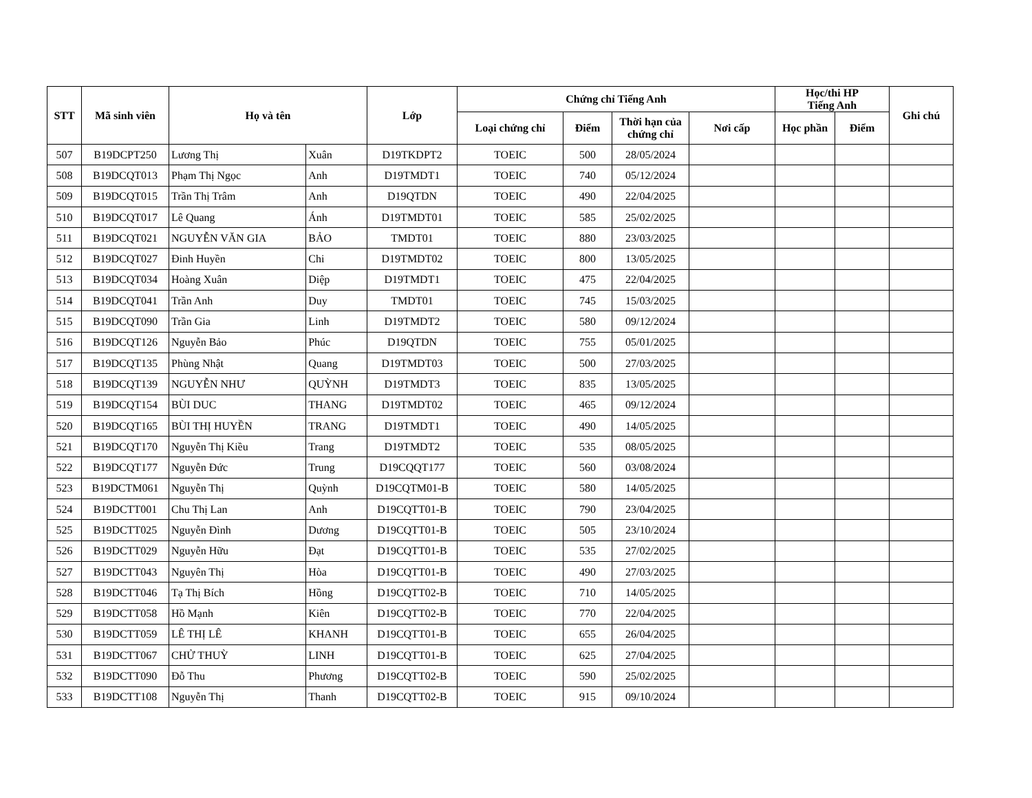| STT | Mã sinh viên | Họ và tên | | Lớp | Chứng chỉ Tiếng Anh | | | | Học/thi HP Tiếng Anh | | Ghi chú |
| --- | --- | --- | --- | --- | --- | --- | --- | --- | --- | --- | --- |
| | | | | | Loại chứng chỉ | Điểm | Thời hạn của chứng chỉ | Nơi cấp | Học phần | Điểm | |
| 507 | B19DCPT250 | Lương Thị | Xuân | D19TKDPT2 | TOEIC | 500 | 28/05/2024 | | | | |
| 508 | B19DCQT013 | Phạm Thị Ngọc | Anh | D19TMDT1 | TOEIC | 740 | 05/12/2024 | | | | |
| 509 | B19DCQT015 | Trần Thị Trâm | Anh | D19QTDN | TOEIC | 490 | 22/04/2025 | | | | |
| 510 | B19DCQT017 | Lê Quang | Ánh | D19TMDT01 | TOEIC | 585 | 25/02/2025 | | | | |
| 511 | B19DCQT021 | NGUYỄN VĂN GIA | BẢO | TMDT01 | TOEIC | 880 | 23/03/2025 | | | | |
| 512 | B19DCQT027 | Đinh Huyền | Chi | D19TMDT02 | TOEIC | 800 | 13/05/2025 | | | | |
| 513 | B19DCQT034 | Hoàng Xuân | Diệp | D19TMDT1 | TOEIC | 475 | 22/04/2025 | | | | |
| 514 | B19DCQT041 | Trần Anh | Duy | TMDT01 | TOEIC | 745 | 15/03/2025 | | | | |
| 515 | B19DCQT090 | Trần Gia | Linh | D19TMDT2 | TOEIC | 580 | 09/12/2024 | | | | |
| 516 | B19DCQT126 | Nguyễn Bảo | Phúc | D19QTDN | TOEIC | 755 | 05/01/2025 | | | | |
| 517 | B19DCQT135 | Phùng Nhật | Quang | D19TMDT03 | TOEIC | 500 | 27/03/2025 | | | | |
| 518 | B19DCQT139 | NGUYỄN NHƯ | QUỲNH | D19TMDT3 | TOEIC | 835 | 13/05/2025 | | | | |
| 519 | B19DCQT154 | BÙI DUC | THANG | D19TMDT02 | TOEIC | 465 | 09/12/2024 | | | | |
| 520 | B19DCQT165 | BÙI THỊ HUYỀN | TRANG | D19TMDT1 | TOEIC | 490 | 14/05/2025 | | | | |
| 521 | B19DCQT170 | Nguyễn Thị Kiều | Trang | D19TMDT2 | TOEIC | 535 | 08/05/2025 | | | | |
| 522 | B19DCQT177 | Nguyễn Đức | Trung | D19CQQT177 | TOEIC | 560 | 03/08/2024 | | | | |
| 523 | B19DCTM061 | Nguyễn Thị | Quỳnh | D19CQTM01-B | TOEIC | 580 | 14/05/2025 | | | | |
| 524 | B19DCTT001 | Chu Thị Lan | Anh | D19CQTT01-B | TOEIC | 790 | 23/04/2025 | | | | |
| 525 | B19DCTT025 | Nguyễn Đình | Dương | D19CQTT01-B | TOEIC | 505 | 23/10/2024 | | | | |
| 526 | B19DCTT029 | Nguyễn Hữu | Đạt | D19CQTT01-B | TOEIC | 535 | 27/02/2025 | | | | |
| 527 | B19DCTT043 | Nguyên Thị | Hòa | D19CQTT01-B | TOEIC | 490 | 27/03/2025 | | | | |
| 528 | B19DCTT046 | Tạ Thị Bích | Hồng | D19CQTT02-B | TOEIC | 710 | 14/05/2025 | | | | |
| 529 | B19DCTT058 | Hồ Mạnh | Kiên | D19CQTT02-B | TOEIC | 770 | 22/04/2025 | | | | |
| 530 | B19DCTT059 | LÊ THỊ LÊ | KHANH | D19CQTT01-B | TOEIC | 655 | 26/04/2025 | | | | |
| 531 | B19DCTT067 | CHỬ THUỲ | LINH | D19CQTT01-B | TOEIC | 625 | 27/04/2025 | | | | |
| 532 | B19DCTT090 | Đỗ Thu | Phương | D19CQTT02-B | TOEIC | 590 | 25/02/2025 | | | | |
| 533 | B19DCTT108 | Nguyễn Thị | Thanh | D19CQTT02-B | TOEIC | 915 | 09/10/2024 | | | | |